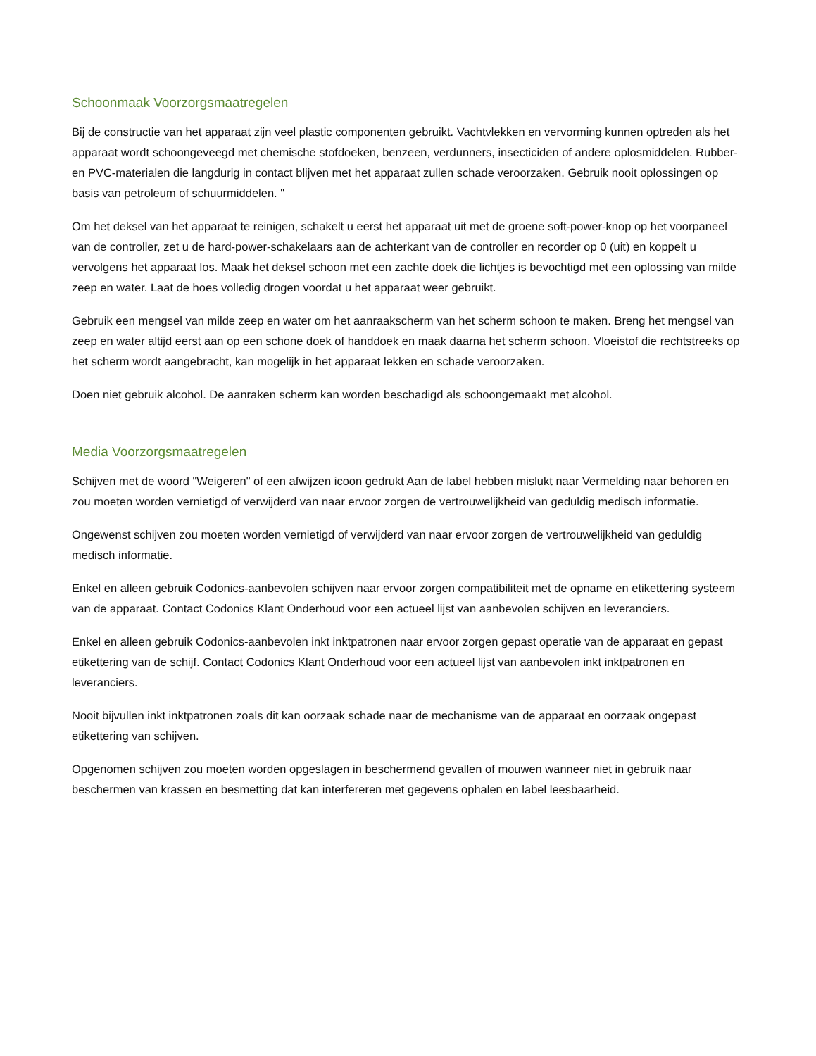Schoonmaak Voorzorgsmaatregelen
Bij de constructie van het apparaat zijn veel plastic componenten gebruikt. Vachtvlekken en vervorming kunnen optreden als het apparaat wordt schoongeveegd met chemische stofdoeken, benzeen, verdunners, insecticiden of andere oplosmiddelen. Rubber- en PVC-materialen die langdurig in contact blijven met het apparaat zullen schade veroorzaken. Gebruik nooit oplossingen op basis van petroleum of schuurmiddelen. "
Om het deksel van het apparaat te reinigen, schakelt u eerst het apparaat uit met de groene soft-power-knop op het voorpaneel van de controller, zet u de hard-power-schakelaars aan de achterkant van de controller en recorder op 0 (uit) en koppelt u vervolgens het apparaat los. Maak het deksel schoon met een zachte doek die lichtjes is bevochtigd met een oplossing van milde zeep en water. Laat de hoes volledig drogen voordat u het apparaat weer gebruikt.
Gebruik een mengsel van milde zeep en water om het aanraakscherm van het scherm schoon te maken. Breng het mengsel van zeep en water altijd eerst aan op een schone doek of handdoek en maak daarna het scherm schoon. Vloeistof die rechtstreeks op het scherm wordt aangebracht, kan mogelijk in het apparaat lekken en schade veroorzaken.
Doen niet gebruik alcohol. De aanraken scherm kan worden beschadigd als schoongemaakt met alcohol.
Media Voorzorgsmaatregelen
Schijven met de woord "Weigeren" of een afwijzen icoon gedrukt Aan de label hebben mislukt naar Vermelding naar behoren en zou moeten worden vernietigd of verwijderd van naar ervoor zorgen de vertrouwelijkheid van geduldig medisch informatie.
Ongewenst schijven zou moeten worden vernietigd of verwijderd van naar ervoor zorgen de vertrouwelijkheid van geduldig medisch informatie.
Enkel en alleen gebruik Codonics-aanbevolen schijven naar ervoor zorgen compatibiliteit met de opname en etikettering systeem van de apparaat. Contact Codonics Klant Onderhoud voor een actueel lijst van aanbevolen schijven en leveranciers.
Enkel en alleen gebruik Codonics-aanbevolen inkt inktpatronen naar ervoor zorgen gepast operatie van de apparaat en gepast etikettering van de schijf. Contact Codonics Klant Onderhoud voor een actueel lijst van aanbevolen inkt inktpatronen en leveranciers.
Nooit bijvullen inkt inktpatronen zoals dit kan oorzaak schade naar de mechanisme van de apparaat en oorzaak ongepast etikettering van schijven.
Opgenomen schijven zou moeten worden opgeslagen in beschermend gevallen of mouwen wanneer niet in gebruik naar beschermen van krassen en besmetting dat kan interfereren met gegevens ophalen en label leesbaarheid.